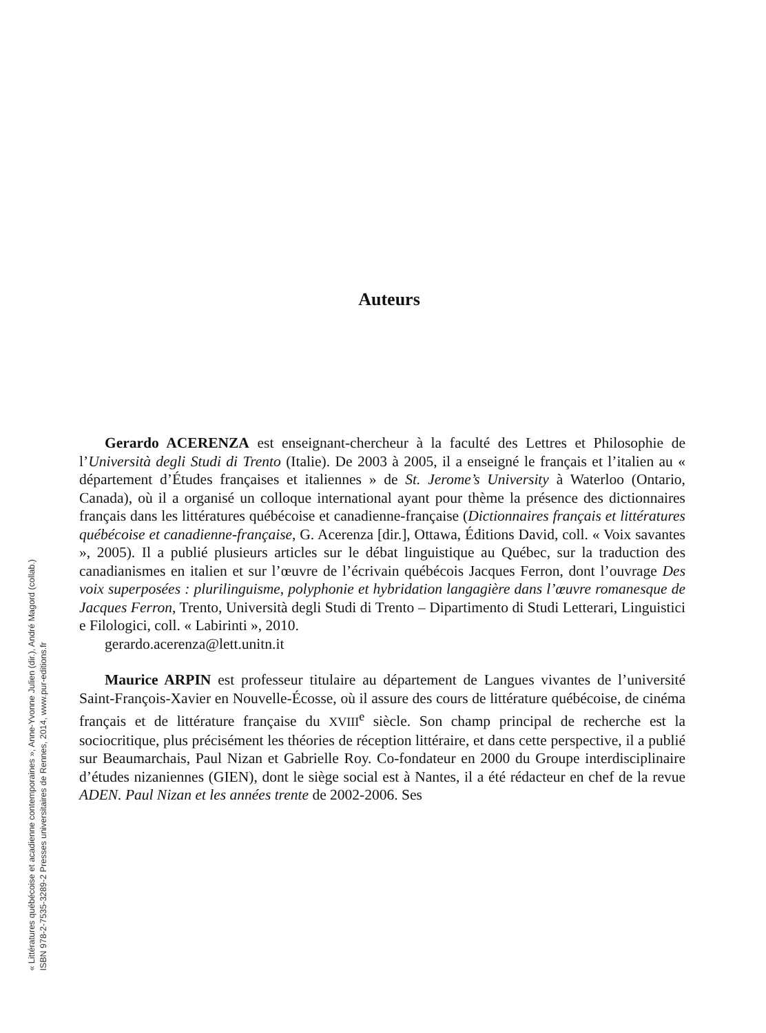« Littératures québécoise et acadienne contemporaines », Anne-Yvonne Julien (dir.), André Magord (collab.)
ISBN 978-2-7535-3289-2 Presses universitaires de Rennes, 2014, www.pur-editions.fr
Auteurs
Gerardo ACERENZA est enseignant-chercheur à la faculté des Lettres et Philosophie de l’Università degli Studi di Trento (Italie). De 2003 à 2005, il a enseigné le français et l’italien au « département d’Études françaises et italiennes » de St. Jerome’s University à Waterloo (Ontario, Canada), où il a organisé un colloque international ayant pour thème la présence des dictionnaires français dans les littératures québécoise et canadienne-française (Dictionnaires français et littératures québécoise et canadienne-française, G. Acerenza [dir.], Ottawa, Éditions David, coll. « Voix savantes », 2005). Il a publié plusieurs articles sur le débat linguistique au Québec, sur la traduction des canadianismes en italien et sur l’œuvre de l’écrivain québécois Jacques Ferron, dont l’ouvrage Des voix superposées : plurilinguisme, polyphonie et hybridation langagière dans l’œuvre romanesque de Jacques Ferron, Trento, Università degli Studi di Trento – Dipartimento di Studi Letterari, Linguistici e Filologici, coll. « Labirinti », 2010.
gerardo.acerenza@lett.unitn.it
Maurice ARPIN est professeur titulaire au département de Langues vivantes de l’université Saint-François-Xavier en Nouvelle-Écosse, où il assure des cours de littérature québécoise, de cinéma français et de littérature française du XVIII<sup>e</sup> siècle. Son champ principal de recherche est la sociocritique, plus précisément les théories de réception littéraire, et dans cette perspective, il a publié sur Beaumarchais, Paul Nizan et Gabrielle Roy. Co-fondateur en 2000 du Groupe interdisciplinaire d’études nizaniennes (GIEN), dont le siège social est à Nantes, il a été rédacteur en chef de la revue ADEN. Paul Nizan et les années trente de 2002-2006. Ses